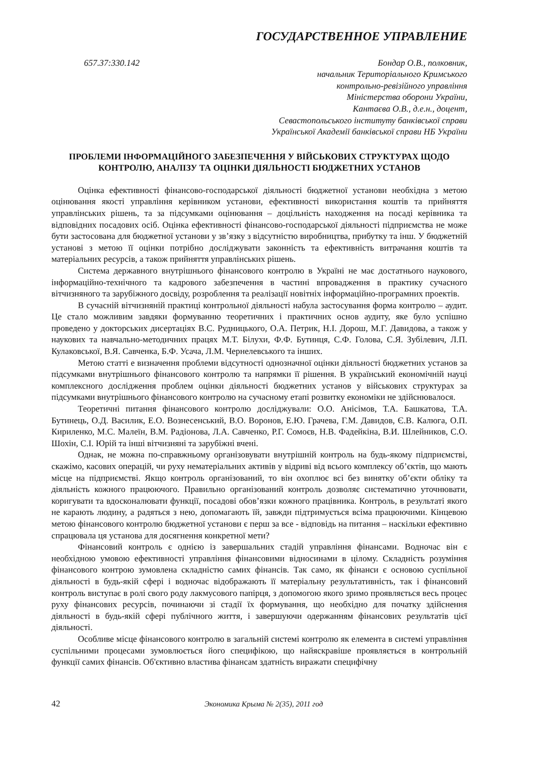ГОСУДАРСТВЕННОЕ УПРАВЛЕНИЕ
657.37:330.142 Бондар О.В., полковник,
начальник Територіального Кримського
контрольно-ревізійного управління
Міністерства оборони України,
Кантаєва О.В., д.е.н., доцент,
Севастопольського інституту банківської справи
Української Академії банківської справи НБ України
ПРОБЛЕМИ ІНФОРМАЦІЙНОГО ЗАБЕЗПЕЧЕННЯ У ВІЙСЬКОВИХ СТРУКТУРАХ ЩОДО КОНТРОЛЮ, АНАЛІЗУ ТА ОЦІНКИ ДІЯЛЬНОСТІ БЮДЖЕТНИХ УСТАНОВ
Оцінка ефективності фінансово-господарської діяльності бюджетної установи необхідна з метою оцінювання якості управління керівником установи, ефективності використання коштів та прийняття управлінських рішень, та за підсумками оцінювання – доцільність находження на посаді керівника та відповідних посадових осіб. Оцінка ефективності фінансово-господарської діяльності підприємства не може бути застосована для бюджетної установи у зв’язку з відсутністю виробництва, прибутку та інш. У бюджетній установі з метою її оцінки потрібно досліджувати законність та ефективність витрачання коштів та матеріальних ресурсів, а також прийняття управлінських рішень.
Система державного внутрішнього фінансового контролю в Україні не має достатнього наукового, інформаційно-технічного та кадрового забезпечення в частині впровадження в практику сучасного вітчизняного та зарубіжного досвіду, розроблення та реалізації новітніх інформаційно-програмних проектів.
В сучасній вітчизняній практиці контрольної діяльності набула застосування форма контролю – аудит. Це стало можливим завдяки формуванню теоретичних і практичних основ аудиту, яке було успішно проведено у докторських дисертаціях В.С. Рудницького, О.А. Петрик, Н.І. Дорош, М.Г. Давидова, а також у наукових та навчально-методичних працях М.Т. Білухи, Ф.Ф. Бутинця, С.Ф. Голова, С.Я. Зубілевич, Л.П. Кулаковської, В.Я. Савченка, Б.Ф. Усача, Л.М. Чернелевського та інших.
Метою статті е визначення проблеми відсутності однозначної оцінки діяльності бюджетних установ за підсумками внутрішнього фінансового контролю та напрямки її рішення. В український економічній науці комплексного дослідження проблем оцінки діяльності бюджетних установ у військових структурах за підсумками внутрішнього фінансового контролю на сучасному етапі розвитку економіки не здійснювалося.
Теоретичні питання фінансового контролю досліджували: О.О. Анісімов, Т.А. Башкатова, Т.А. Бутинець, О.Д. Василик, Е.О. Вознесенський, В.О. Воронов, Е.Ю. Грачева, Г.М. Давидов, Є.В. Калюга, О.П. Кириленко, М.С. Малеїн, В.М. Радіонова, Л.А. Савченко, Р.Г. Сомоєв, Н.В. Фадейкіна, В.И. Шлейников, С.О. Шохін, С.І. Юрій та інші вітчизняні та зарубіжні вчені.
Однак, не можна по-справжньому організовувати внутрішній контроль на будь-якому підприємстві, скажімо, касових операцій, чи руху нематеріальних активів у відриві від всього комплексу об’єктів, що мають місце на підприємстві. Якщо контроль організований, то він охоплює всі без винятку об’єкти обліку та діяльність кожного працюючого. Правильно організований контроль дозволяє систематично уточнювати, коригувати та вдосконалювати функції, посадові обов’язки кожного працівника. Контроль, в результаті якого не карають людину, а радяться з нею, допомагають їй, завжди підтримується всіма працюючими. Кінцевою метою фінансового контролю бюджетної установи є перш за все - відповідь на питання – наскільки ефективно спрацювала ця установа для досягнення конкретної мети?
Фінансовий контроль є однією із завершальних стадій управління фінансами. Водночас він є необхідною умовою ефективності управління фінансовими відносинами в цілому. Складність розуміння фінансового контрою зумовлена складністю самих фінансів. Так само, як фінанси є основою суспільної діяльності в будь-якій сфері і водночас відображають її матеріальну результативність, так і фінансовий контроль виступає в ролі свого роду лакмусового папірця, з допомогою якого зримо проявляється весь процес руху фінансових ресурсів, починаючи зі стадії їх формування, що необхідно для початку здійснення діяльності в будь-якій сфері публічного життя, і завершуючи одержанням фінансових результатів цієї діяльності.
Особливе місце фінансового контролю в загальній системі контролю як елемента в системі управління суспільними процесами зумовлюється його специфікою, що найяскравіше проявляється в контрольній функції самих фінансів. Об'єктивно властива фінансам здатність виражати специфічну
42 Экономика Крыма № 2(35), 2011 год